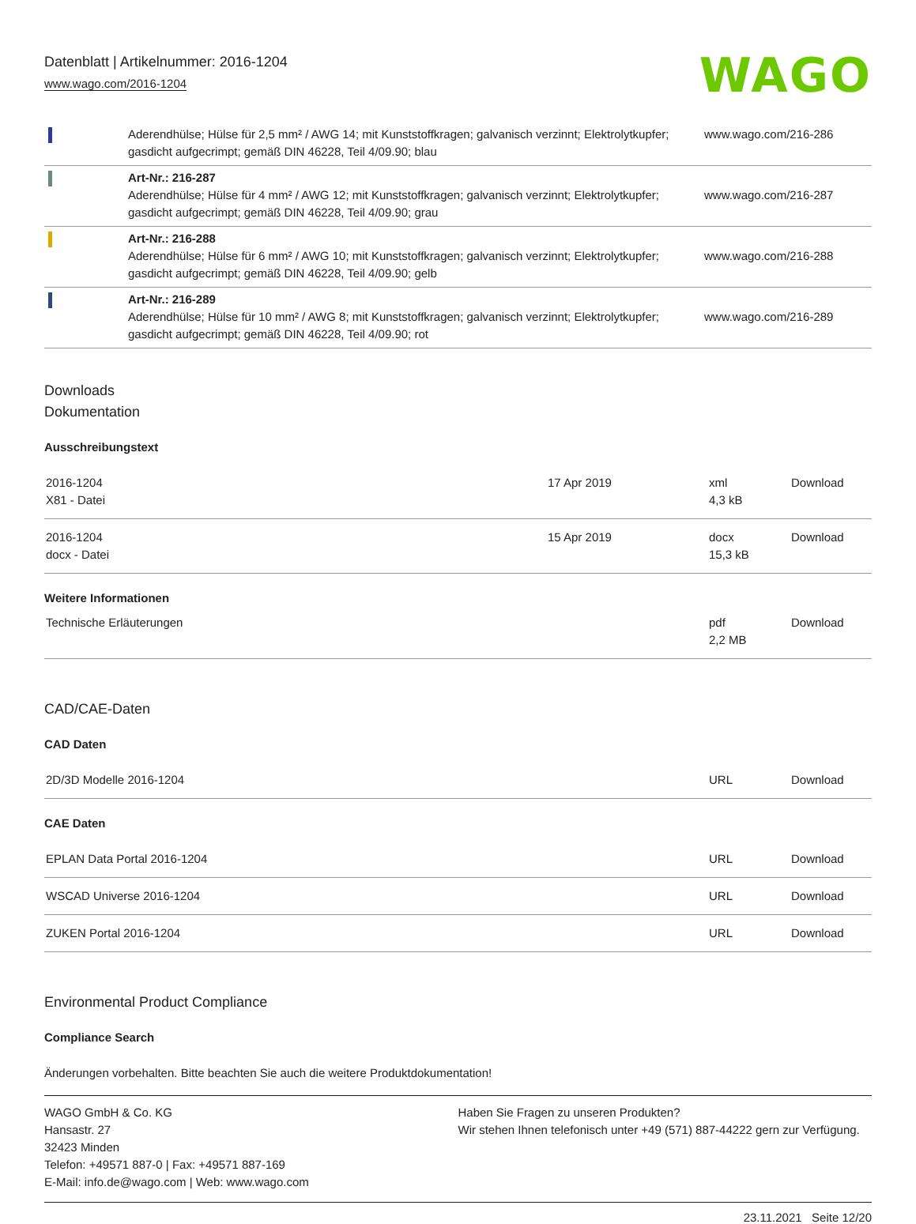Datenblatt | Artikelnummer: 2016-1204
www.wago.com/2016-1204
WAGO
| | Aderendhülse; Hülse für 2,5 mm² / AWG 14; mit Kunststoffkragen; galvanisch verzinnt; Elektrolytkupfer; gasdicht aufgecrimpt; gemäß DIN 46228, Teil 4/09.90; blau | www.wago.com/216-286 |
| | Art-Nr.: 216-287 Aderendhülse; Hülse für 4 mm² / AWG 12; mit Kunststoffkragen; galvanisch verzinnt; Elektrolytkupfer; gasdicht aufgecrimpt; gemäß DIN 46228, Teil 4/09.90; grau | www.wago.com/216-287 |
| | Art-Nr.: 216-288 Aderendhülse; Hülse für 6 mm² / AWG 10; mit Kunststoffkragen; galvanisch verzinnt; Elektrolytkupfer; gasdicht aufgecrimpt; gemäß DIN 46228, Teil 4/09.90; gelb | www.wago.com/216-288 |
| | Art-Nr.: 216-289 Aderendhülse; Hülse für 10 mm² / AWG 8; mit Kunststoffkragen; galvanisch verzinnt; Elektrolytkupfer; gasdicht aufgecrimpt; gemäß DIN 46228, Teil 4/09.90; rot | www.wago.com/216-289 |
Downloads
Dokumentation
Ausschreibungstext
| 2016-1204 X81 - Datei | 17 Apr 2019 | xml 4,3 kB | Download |
| 2016-1204 docx - Datei | 15 Apr 2019 | docx 15,3 kB | Download |
Weitere Informationen
| Technische Erläuterungen | | pdf 2,2 MB | Download |
CAD/CAE-Daten
CAD Daten
| 2D/3D Modelle 2016-1204 | URL | Download |
CAE Daten
| EPLAN Data Portal 2016-1204 | URL | Download |
| WSCAD Universe 2016-1204 | URL | Download |
| ZUKEN Portal 2016-1204 | URL | Download |
Environmental Product Compliance
Compliance Search
Änderungen vorbehalten. Bitte beachten Sie auch die weitere Produktdokumentation!
WAGO GmbH & Co. KG
Hansastr. 27
32423 Minden
Telefon: +49571 887-0 | Fax: +49571 887-169
E-Mail: info.de@wago.com | Web: www.wago.com
Haben Sie Fragen zu unseren Produkten?
Wir stehen Ihnen telefonisch unter +49 (571) 887-44222 gern zur Verfügung.
23.11.2021 Seite 12/20